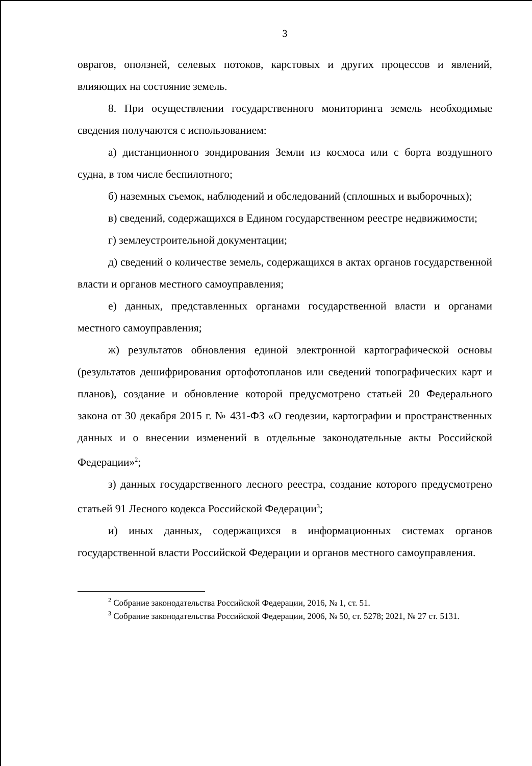3
оврагов, оползней, селевых потоков, карстовых и других процессов и явлений, влияющих на состояние земель.
8. При осуществлении государственного мониторинга земель необходимые сведения получаются с использованием:
а) дистанционного зондирования Земли из космоса или с борта воздушного судна, в том числе беспилотного;
б) наземных съемок, наблюдений и обследований (сплошных и выборочных);
в) сведений, содержащихся в Едином государственном реестре недвижимости;
г) землеустроительной документации;
д) сведений о количестве земель, содержащихся в актах органов государственной власти и органов местного самоуправления;
е) данных, представленных органами государственной власти и органами местного самоуправления;
ж) результатов обновления единой электронной картографической основы (результатов дешифрирования ортофотопланов или сведений топографических карт и планов), создание и обновление которой предусмотрено статьей 20 Федерального закона от 30 декабря 2015 г. № 431-ФЗ «О геодезии, картографии и пространственных данных и о внесении изменений в отдельные законодательные акты Российской Федерации»<sup>2</sup>;
з) данных государственного лесного реестра, создание которого предусмотрено статьей 91 Лесного кодекса Российской Федерации<sup>3</sup>;
и) иных данных, содержащихся в информационных системах органов государственной власти Российской Федерации и органов местного самоуправления.
<sup>2</sup> Собрание законодательства Российской Федерации, 2016, № 1, ст. 51.
<sup>3</sup> Собрание законодательства Российской Федерации, 2006, № 50, ст. 5278; 2021, № 27 ст. 5131.